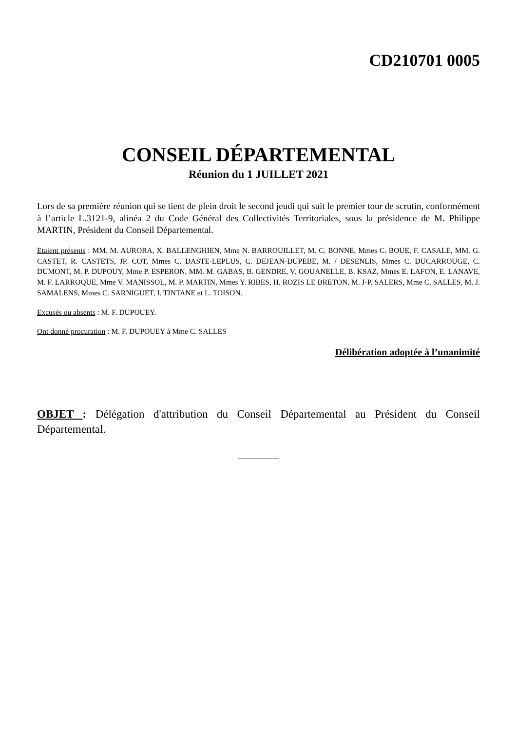CD210701 0005
CONSEIL DÉPARTEMENTAL
Réunion du 1 JUILLET 2021
Lors de sa première réunion qui se tient de plein droit le second jeudi qui suit le premier tour de scrutin, conformément à l’article L.3121-9, alinéa 2 du Code Général des Collectivités Territoriales, sous la présidence de M. Philippe MARTIN, Président du Conseil Départemental.
Etaient présents : MM. M. AURORA, X. BALLENGHIEN, Mme N. BARROUILLET, M. C. BONNE, Mmes C. BOUE, F. CASALE, MM. G. CASTET, R. CASTETS, JP. COT, Mmes C. DASTE-LEPLUS, C. DEJEAN-DUPEBE, M. / DESENLIS, Mmes C. DUCARROUGE, C. DUMONT, M. P. DUPOUY, Mme P. ESPERON, MM. M. GABAS, B. GENDRE, V. GOUANELLE, B. KSAZ, Mmes E. LAFON, E. LANAVE, M. F. LARROQUE, Mme V. MANISSOL, M. P. MARTIN, Mmes Y. RIBES, H. ROZIS LE BRETON, M. J-P. SALERS, Mme C. SALLES, M. J. SAMALENS, Mmes C. SARNIGUET, I. TINTANE et L. TOISON.
Excusés ou absents : M. F. DUPOUEY.
Ont donné procuration : M. F. DUPOUEY à Mme C. SALLES
Délibération adoptée à l’unanimité
OBJET : Délégation d'attribution du Conseil Départemental au Président du Conseil Départemental.